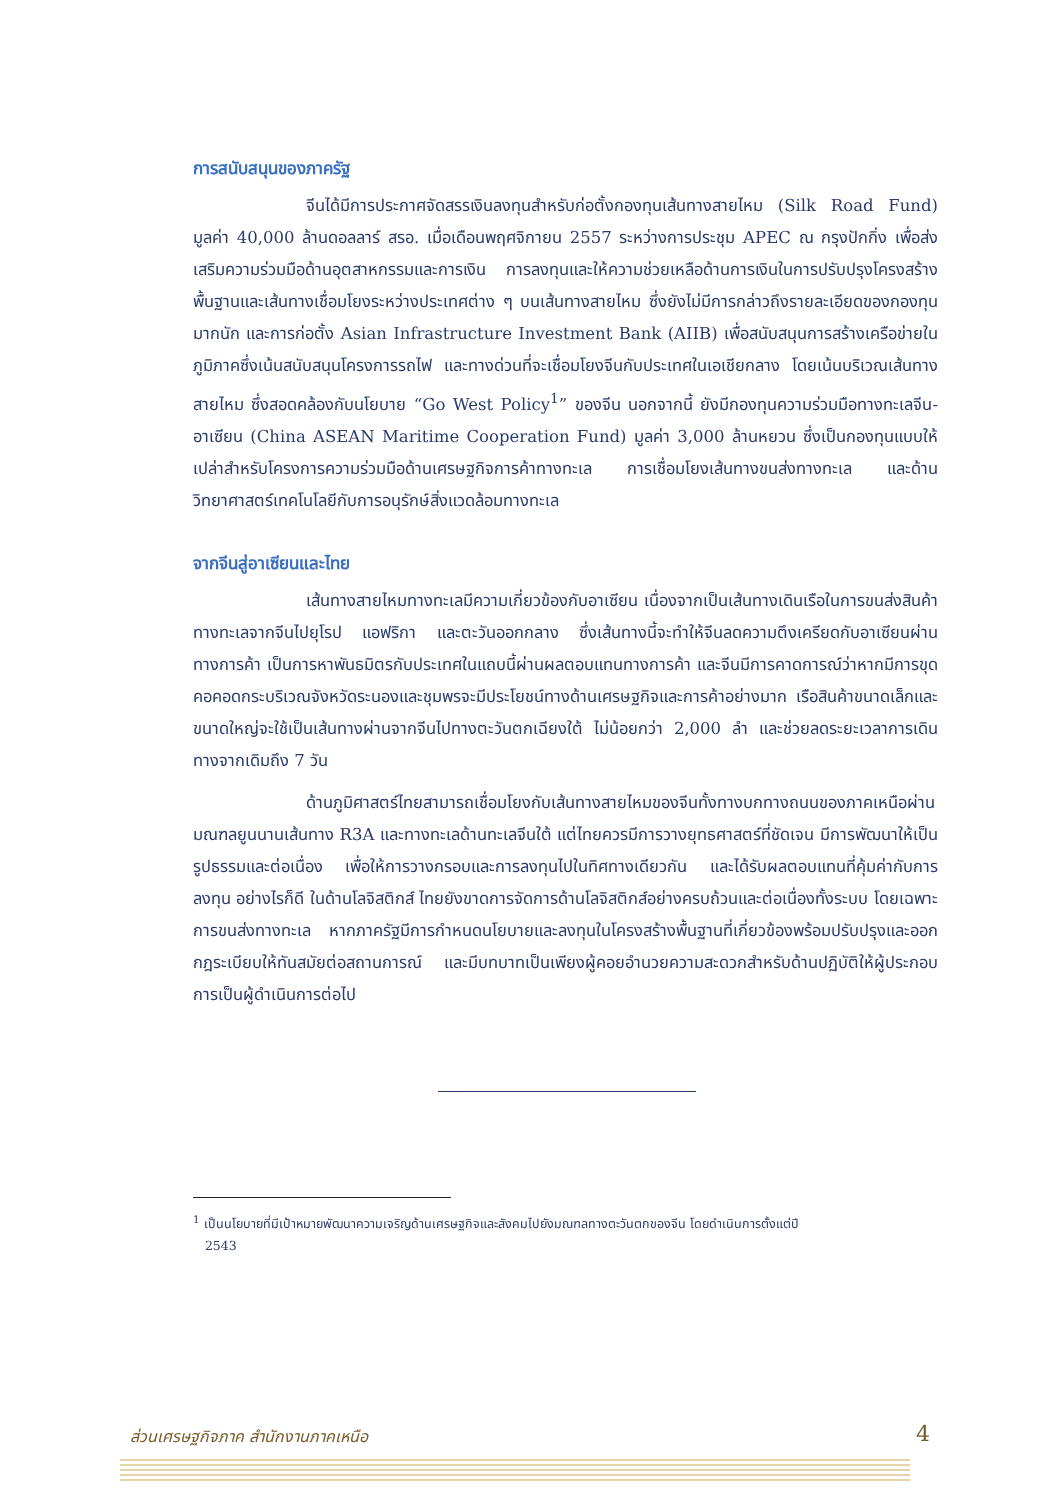การสนับสนุนของภาครัฐ
จีนได้มีการประกาศจัดสรรเงินลงทุนสำหรับก่อตั้งกองทุนเส้นทางสายไหม (Silk Road Fund) มูลค่า 40,000 ล้านดอลลาร์ สรอ. เมื่อเดือนพฤศจิกายน 2557 ระหว่างการประชุม APEC ณ กรุงปักกิ่ง เพื่อส่งเสริมความร่วมมือด้านอุตสาหกรรมและการเงิน การลงทุนและให้ความช่วยเหลือด้านการเงินในการปรับปรุงโครงสร้างพื้นฐานและเส้นทางเชื่อมโยงระหว่างประเทศต่าง ๆ บนเส้นทางสายไหม ซึ่งยังไม่มีการกล่าวถึงรายละเอียดของกองทุนมากนัก และการก่อตั้ง Asian Infrastructure Investment Bank (AIIB) เพื่อสนับสนุนการสร้างเครือข่ายในภูมิภาคซึ่งเน้นสนับสนุนโครงการรถไฟ และทางด่วนที่จะเชื่อมโยงจีนกับประเทศในเอเชียกลาง โดยเน้นบริเวณเส้นทางสายไหม ซึ่งสอดคล้องกับนโยบาย “Go West Policy<sup>1</sup>” ของจีน นอกจากนี้ ยังมีกองทุนความร่วมมือทางทะเลจีน-อาเซียน (China ASEAN Maritime Cooperation Fund) มูลค่า 3,000 ล้านหยวน ซึ่งเป็นกองทุนแบบให้เปล่าสำหรับโครงการความร่วมมือด้านเศรษฐกิจการค้าทางทะเล การเชื่อมโยงเส้นทางขนส่งทางทะเล และด้านวิทยาศาสตร์เทคโนโลยีกับการอนุรักษ์สิ่งแวดล้อมทางทะเล
จากจีนสู่อาเซียนและไทย
เส้นทางสายไหมทางทะเลมีความเกี่ยวข้องกับอาเซียน เนื่องจากเป็นเส้นทางเดินเรือในการขนส่งสินค้าทางทะเลจากจีนไปยุโรป แอฟริกา และตะวันออกกลาง ซึ่งเส้นทางนี้จะทำให้จีนลดความตึงเครียดกับอาเซียนผ่านทางการค้า เป็นการหาพันธมิตรกับประเทศในแถบนี้ผ่านผลตอบแทนทางการค้า และจีนมีการคาดการณ์ว่าหากมีการขุดคอคอดกระบริเวณจังหวัดระนองและชุมพรจะมีประโยชน์ทางด้านเศรษฐกิจและการค้าอย่างมาก เรือสินค้าขนาดเล็กและขนาดใหญ่จะใช้เป็นเส้นทางผ่านจากจีนไปทางตะวันตกเฉียงใต้ ไม่น้อยกว่า 2,000 ลำ และช่วยลดระยะเวลาการเดินทางจากเดิมถึง 7 วัน
ด้านภูมิศาสตร์ไทยสามารถเชื่อมโยงกับเส้นทางสายไหมของจีนทั้งทางบกทางถนนของภาคเหนือผ่านมณฑลยูนนานเส้นทาง R3A และทางทะเลด้านทะเลจีนใต้ แต่ไทยควรมีการวางยุทธศาสตร์ที่ชัดเจน มีการพัฒนาให้เป็นรูปธรรมและต่อเนื่อง เพื่อให้การวางกรอบและการลงทุนไปในทิศทางเดียวกัน และได้รับผลตอบแทนที่คุ้มค่ากับการลงทุน อย่างไรก็ดี ในด้านโลจิสติกส์ ไทยยังขาดการจัดการด้านโลจิสติกส์อย่างครบถ้วนและต่อเนื่องทั้งระบบ โดยเฉพาะการขนส่งทางทะเล หากภาครัฐมีการกำหนดนโยบายและลงทุนในโครงสร้างพื้นฐานที่เกี่ยวข้องพร้อมปรับปรุงและออกกฎระเบียบให้ทันสมัยต่อสถานการณ์ และมีบทบาทเป็นเพียงผู้คอยอำนวยความสะดวกสำหรับด้านปฏิบัติให้ผู้ประกอบการเป็นผู้ดำเนินการต่อไป
<sup>1</sup> เป็นนโยบายที่มีเป้าหมายพัฒนาความเจริญด้านเศรษฐกิจและสังคมไปยังมณฑลทางตะวันตกของจีน โดยดำเนินการตั้งแต่ปี
2543
ส่วนเศรษฐกิจภาค สำนักงานภาคเหนือ
4